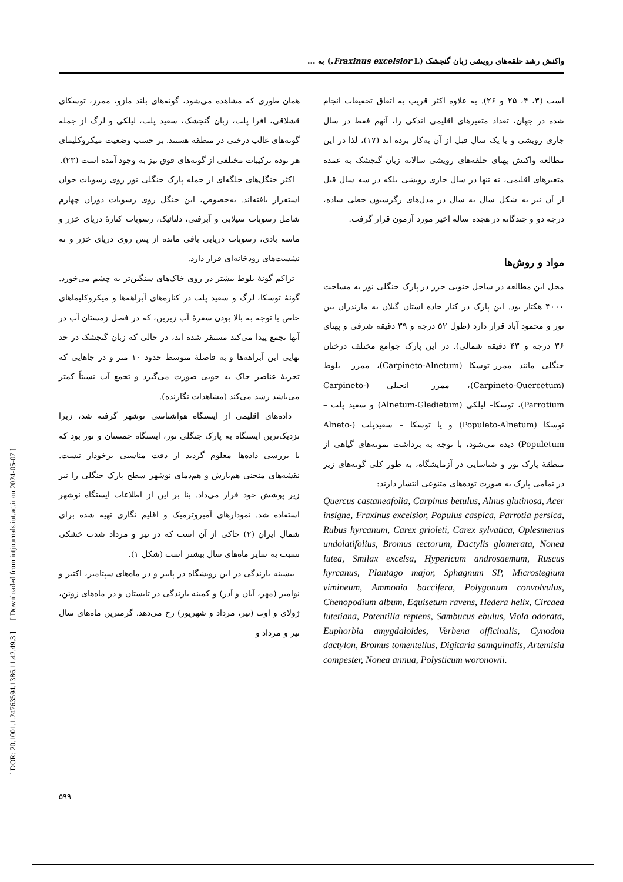واکنش رشد حلقه‌های رویشی زبان گنجشک (Fraxinus excelsior L.) به ...
است (۳، ۴، ۲۵ و ۲۶). به علاوه اکثر قریب به اتفاق تحقیقات انجام شده در جهان، تعداد متغیرهای اقلیمی اندکی را، آنهم فقط در سال جاری رویشی و یا یک سال قبل از آن به‌کار برده اند (۱۷)، لذا در این مطالعه واکنش پهنای حلقه‌های رویشی سالانه زبان گنجشک به عمده متغیرهای اقلیمی، نه تنها در سال جاری رویشی بلکه در سه سال قبل از آن نیز به شکل سال به سال در مدل‌های رگرسیون خطی ساده، درجه دو و چندگانه در هجده ساله اخیر مورد آزمون قرار گرفت.
مواد و روش‌ها
محل این مطالعه در ساحل جنوبی خزر در پارک جنگلی نور به مساحت ۴۰۰۰ هکتار بود. این پارک در کنار جاده استان گیلان به مازندران بین نور و محمود آباد قرار دارد (طول ۵۲ درجه و ۳۹ دقیقه شرقی و پهنای ۳۶ درجه و ۴۳ دقیقه شمالی). در این پارک جوامع مختلف درختان جنگلی مانند ممرز–توسکا (Carpineto-Alnetum)، ممرز– بلوط (Carpineto-Quercetum)، ممرز– انجیلی (Carpineto-Parrotium)، توسکا– لیلکی (Alnetum-Gledietum) و سفید پلت – توسکا (Populeto-Alnetum) و یا توسکا – سفیدپلت (Alneto-Populetum) دیده می‌شود، با توجه به برداشت نمونه‌های گیاهی از منطقهٔ پارک نور و شناسایی در آزمایشگاه، به طور کلی گونه‌های زیر در تمامی پارک به صورت توده‌های متنوعی انتشار دارند:
Quercus castaneafolia, Carpinus betulus, Alnus glutinosa, Acer insigne, Fraxinus excelsior, Populus caspica, Parrotia persica, Rubus hyrcanum, Carex grioleti, Carex sylvatica, Oplesmenus undolatifolius, Bromus tectorum, Dactylis glomerata, Nonea lutea, Smilax excelsa, Hypericum androsaemum, Ruscus hyrcanus, Plantago major, Sphagnum SP, Microstegium vimineum, Ammonia baccifera, Polygonum convolvulus, Chenopodium album, Equisetum ravens, Hedera helix, Circaea lutetiana, Potentilla reptens, Sambucus ebulus, Viola odorata, Euphorbia amygdaloides, Verbena officinalis, Cynodon dactylon, Bromus tomentellus, Digitaria samquinalis, Artemisia compester, Nonea annua, Polysticum woronowii.
همان طوری که مشاهده می‌شود، گونه‌های بلند مازو، ممرز، توسکای قشلاقی، افرا پلت، زبان گنجشک، سفید پلت، لیلکی و لرگ از جمله گونه‌های غالب درختی در منطقه هستند. بر حسب وضعیت میکروکلیمای هر توده ترکیبات مختلفی از گونه‌های فوق نیز به وجود آمده است (۲۳).
اکثر جنگل‌های جلگه‌ای از جمله پارک جنگلی نور روی رسوبات جوان استقرار یافته‌اند. به‌خصوص، این جنگل روی رسوبات دوران چهارم شامل رسوبات سیلابی و آبرفتی، دلتائیک، رسوبات کنارهٔ دریای خزر و ماسه بادی، رسوبات دریایی باقی مانده از پس روی دریای خزر و ته نشست‌های رودخانه‌ای قرار دارد.
تراکم گونهٔ بلوط بیشتر در روی خاک‌های سنگین‌تر به چشم می‌خورد. گونهٔ توسکا، لرگ و سفید پلت در کناره‌های آبراهه‌ها و میکروکلیماهای خاص با توجه به بالا بودن سفرهٔ آب زیرین، که در فصل زمستان آب در آنها تجمع پیدا می‌کند مستقر شده اند، در حالی که زبان گنجشک در حد نهایی این آبراهه‌ها و به فاصلهٔ متوسط حدود ۱۰ متر و در جاهایی که تجزیهٔ عناصر خاک به خوبی صورت می‌گیرد و تجمع آب نسبتاً کمتر می‌باشد رشد می‌کند (مشاهدات نگارنده).
داده‌های اقلیمی از ایستگاه هواشناسی نوشهر گرفته شد، زیرا نزدیک‌ترین ایستگاه به پارک جنگلی نور، ایستگاه چمستان و نور بود که با بررسی داده‌ها معلوم گردید از دقت مناسبی برخودار نیست. نقشه‌های منحنی هم‌بارش و هم‌دمای نوشهر سطح پارک جنگلی را نیز زیر پوشش خود قرار می‌داد. بنا بر این از اطلاعات ایستگاه نوشهر استفاده شد. نمودارهای آمبروترمیک و اقلیم نگاری تهیه شده برای شمال ایران (۲) حاکی از آن است که در تیر و مرداد شدت خشکی نسبت به سایر ماه‌های سال بیشتر است (شکل ۱).
بیشینه بارندگی در این رویشگاه در پاییز و در ماه‌های سپتامبر، اکتبر و نوامبر (مهر، آبان و آذر) و کمینه بارندگی در تابستان و در ماه‌های ژوئن، ژولای و اوت (تیر، مرداد و شهریور) رخ می‌دهد. گرمترین ماه‌های سال تیر و مرداد و
[ DOR: 20.1001.1.24763594.1386.11.42.49.3 ] [ Downloaded from iutjournals.iut.ac.ir on 2024-05-07 ]
۵۹۹